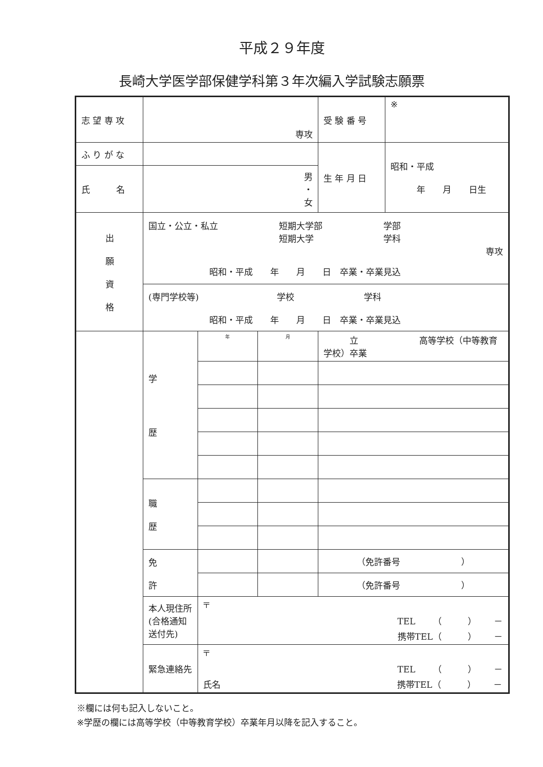平成２９年度
長崎大学医学部保健学科第３年次編入学試験志願票
| 志 望 専 攻 | 専攻 | | | 受 験 番 号 | ※ |
| ふ り が な | | | | 生 年 月 日 | 昭和・平成 年 月 日生 |
| 氏 名 | 男 ・ 女 | | | | |
| 出 願 資 格 | 国立・公立・私立 短期大学部 学部 短期大学 学科 専攻 昭和・平成 年 月 日 卒業・卒業見込 | | | | |
| | (専門学校等) 学校 学科 昭和・平成 年 月 日 卒業・卒業見込 | | | | |
| | 学 歴 | 年 | 月 | 立 高等学校（中等教育学校）卒業 | |
| | 職 歴 | | | | |
| | 免 許 | | | （免許番号 ） | |
| | | | | （免許番号 ） | |
| | 本人現住所 (合格通知 送付先) | 〒 TEL （ ） － 携帯TEL（ ） － | | | |
| | 緊急連絡先 | 〒 TEL （ ） － 氏名 携帯TEL（ ） － | | | |
※欄には何も記入しないこと。
※学歴の欄には高等学校（中等教育学校）卒業年月以降を記入すること。